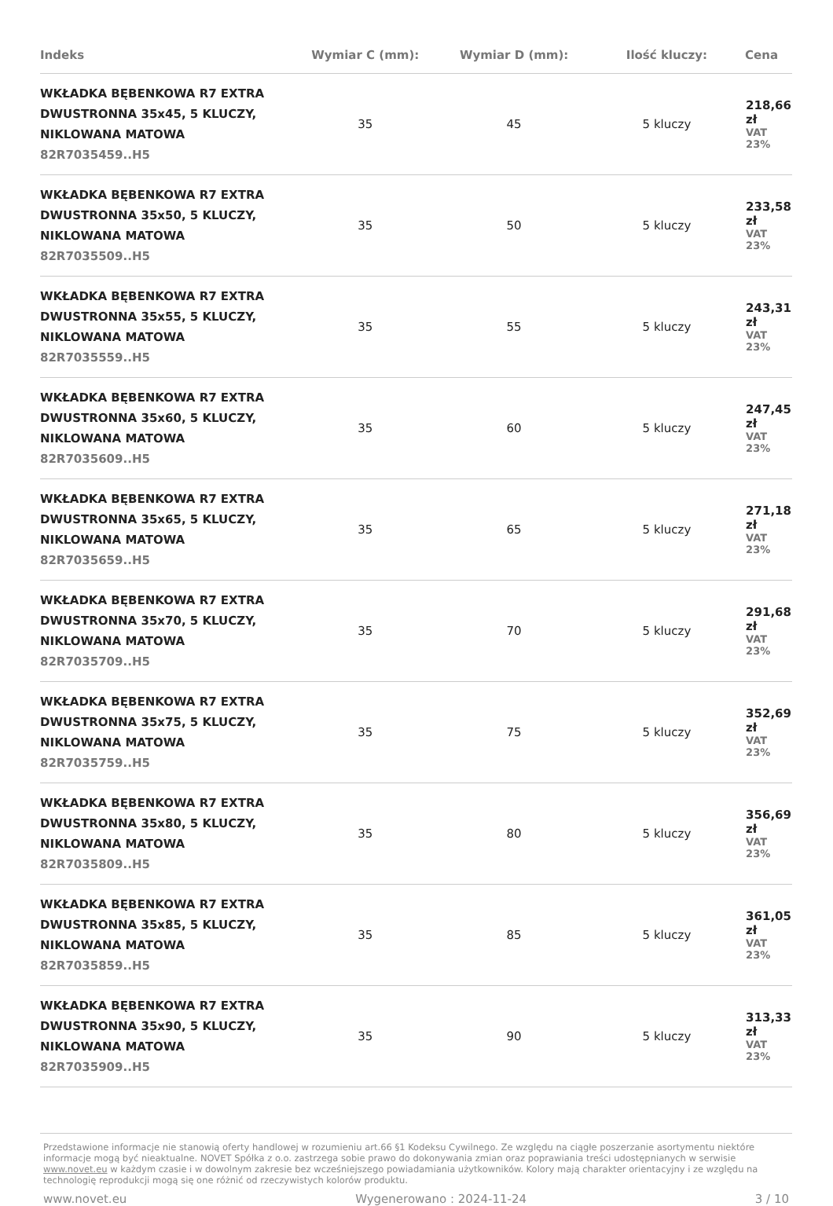| Indeks | Wymiar C (mm): | Wymiar D (mm): | Ilość kluczy: | Cena |
| --- | --- | --- | --- | --- |
| WKŁADKA BĘBENKOWA R7 EXTRA DWUSTRONNA 35x45, 5 KLUCZY, NIKLOWANA MATOWA 82R7035459..H5 | 35 | 45 | 5 kluczy | 218,66 zł VAT 23% |
| WKŁADKA BĘBENKOWA R7 EXTRA DWUSTRONNA 35x50, 5 KLUCZY, NIKLOWANA MATOWA 82R7035509..H5 | 35 | 50 | 5 kluczy | 233,58 zł VAT 23% |
| WKŁADKA BĘBENKOWA R7 EXTRA DWUSTRONNA 35x55, 5 KLUCZY, NIKLOWANA MATOWA 82R7035559..H5 | 35 | 55 | 5 kluczy | 243,31 zł VAT 23% |
| WKŁADKA BĘBENKOWA R7 EXTRA DWUSTRONNA 35x60, 5 KLUCZY, NIKLOWANA MATOWA 82R7035609..H5 | 35 | 60 | 5 kluczy | 247,45 zł VAT 23% |
| WKŁADKA BĘBENKOWA R7 EXTRA DWUSTRONNA 35x65, 5 KLUCZY, NIKLOWANA MATOWA 82R7035659..H5 | 35 | 65 | 5 kluczy | 271,18 zł VAT 23% |
| WKŁADKA BĘBENKOWA R7 EXTRA DWUSTRONNA 35x70, 5 KLUCZY, NIKLOWANA MATOWA 82R7035709..H5 | 35 | 70 | 5 kluczy | 291,68 zł VAT 23% |
| WKŁADKA BĘBENKOWA R7 EXTRA DWUSTRONNA 35x75, 5 KLUCZY, NIKLOWANA MATOWA 82R7035759..H5 | 35 | 75 | 5 kluczy | 352,69 zł VAT 23% |
| WKŁADKA BĘBENKOWA R7 EXTRA DWUSTRONNA 35x80, 5 KLUCZY, NIKLOWANA MATOWA 82R7035809..H5 | 35 | 80 | 5 kluczy | 356,69 zł VAT 23% |
| WKŁADKA BĘBENKOWA R7 EXTRA DWUSTRONNA 35x85, 5 KLUCZY, NIKLOWANA MATOWA 82R7035859..H5 | 35 | 85 | 5 kluczy | 361,05 zł VAT 23% |
| WKŁADKA BĘBENKOWA R7 EXTRA DWUSTRONNA 35x90, 5 KLUCZY, NIKLOWANA MATOWA 82R7035909..H5 | 35 | 90 | 5 kluczy | 313,33 zł VAT 23% |
Przedstawione informacje nie stanowią oferty handlowej w rozumieniu art.66 §1 Kodeksu Cywilnego. Ze względu na ciągłe poszerzanie asortymentu niektóre informacje mogą być nieaktualne. NOVET Spółka z o.o. zastrzega sobie prawo do dokonywania zmian oraz poprawiania treści udostępnianych w serwisie www.novet.eu w każdym czasie i w dowolnym zakresie bez wcześniejszego powiadamiania użytkowników. Kolory mają charakter orientacyjny i ze względu na technologię reprodukcji mogą się one różnić od rzeczywistych kolorów produktu.
www.novet.eu Wygenerowano : 2024-11-24 3 / 10